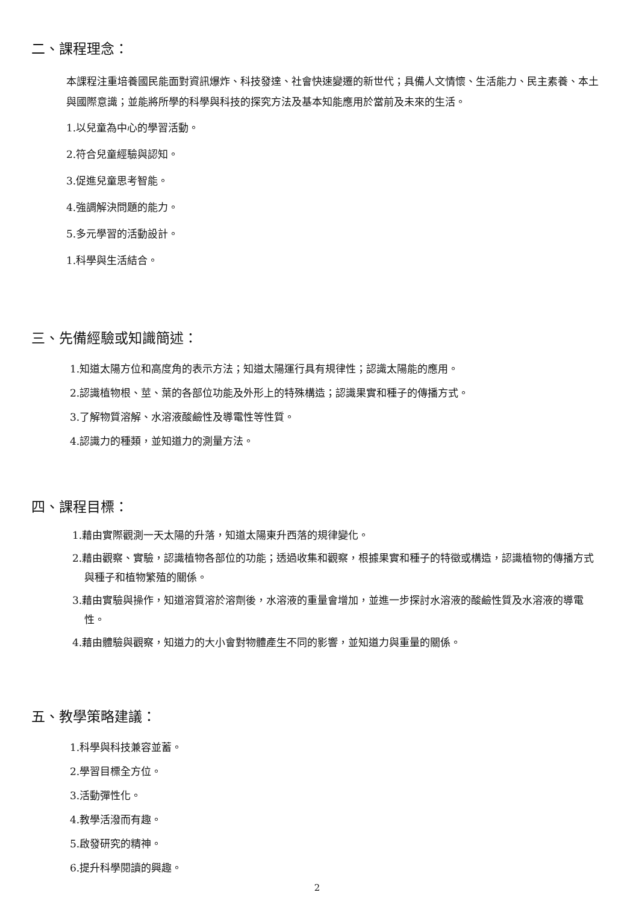二、課程理念：
本課程注重培養國民能面對資訊爆炸、科技發達、社會快速變遷的新世代；具備人文情懷、生活能力、民主素養、本土與國際意識；並能將所學的科學與科技的探究方法及基本知能應用於當前及未來的生活。
1.以兒童為中心的學習活動。
2.符合兒童經驗與認知。
3.促進兒童思考智能。
4.強調解決問題的能力。
5.多元學習的活動設計。
1.科學與生活結合。
三、先備經驗或知識簡述：
1.知道太陽方位和高度角的表示方法；知道太陽運行具有規律性；認識太陽能的應用。
2.認識植物根、莖、葉的各部位功能及外形上的特殊構造；認識果實和種子的傳播方式。
3.了解物質溶解、水溶液酸鹼性及導電性等性質。
4.認識力的種類，並知道力的測量方法。
四、課程目標：
1.藉由實際觀測一天太陽的升落，知道太陽東升西落的規律變化。
2.藉由觀察、實驗，認識植物各部位的功能；透過收集和觀察，根據果實和種子的特徵或構造，認識植物的傳播方式與種子和植物繁殖的關係。
3.藉由實驗與操作，知道溶質溶於溶劑後，水溶液的重量會增加，並進一步探討水溶液的酸鹼性質及水溶液的導電性。
4.藉由體驗與觀察，知道力的大小會對物體產生不同的影響，並知道力與重量的關係。
五、教學策略建議：
1.科學與科技兼容並蓄。
2.學習目標全方位。
3.活動彈性化。
4.教學活潑而有趣。
5.啟發研究的精神。
6.提升科學閱讀的興趣。
2